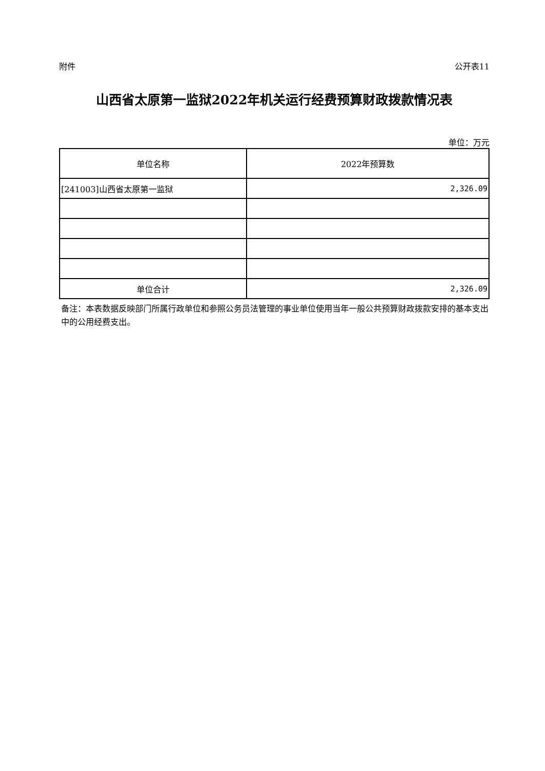附件 公开表11
山西省太原第一监狱2022年机关运行经费预算财政拨款情况表
单位：万元
| 单位名称 | 2022年预算数 |
| --- | --- |
| [241003]山西省太原第一监狱 | 2,326.09 |
| 单位合计 | 2,326.09 |
备注：本表数据反映部门所属行政单位和参照公务员法管理的事业单位使用当年一般公共预算财政拨款安排的基本支出中的公用经费支出。